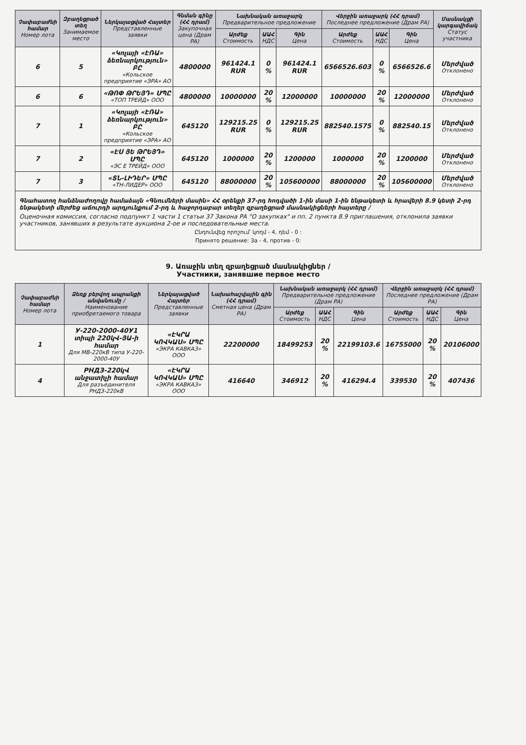| Չափաբաժնի համար Номер лота | Զբաղեցրած տեղ Занимаемое место | Ներկայացված Հայտեր Представленные заявки | Գնման գինը (ՀՀ դրամ) Закупочная цена (Драм РА) | Նախնական առաջարկ Предварительное предложение | | | Վերջին առաջարկ (ՀՀ դրամ) Последнее предложение (Драм РА) | | | Մասնակցի կարգավիճակ Статус участника |
| --- | --- | --- | --- | --- | --- | --- | --- | --- | --- | --- |
| | | | | Արժեք Стоимость | ԱԱՀ НДС | Գին Цена | Արժեք Стоимость | ԱԱՀ НДС | Գին Цена | |
| 6 | 5 | «Կոլայի «ԷՌԱ» ձեռնարկություն» ԲԸ «Кольское предприятие «ЭРА» АО | 4800000 | 961424.1 RUR | 0 % | 961424.1 RUR | 6566526.603 | 0 % | 6566526.6 | Մերժված Отклонено |
| 6 | 6 | «ԹՈՓ ԹՐԵՅԴ» ՍՊԸ «ТОП ТРЕЙД» ООО | 4800000 | 10000000 | 20 % | 12000000 | 10000000 | 20 % | 12000000 | Մերժված Отклонено |
| 7 | 1 | «Կոլայի «ԷՌԱ» ձեռնարկություն» ԲԸ «Кольское предприятие «ЭРА» АО | 645120 | 129215.25 RUR | 0 % | 129215.25 RUR | 882540.1575 | 0 % | 882540.15 | Մերժված Отклонено |
| 7 | 2 | «ԷՍ ՅԵ ԹՐԵՅԴ» ՍՊԸ «ЭС Е ТРЕЙД» ООО | 645120 | 1000000 | 20 % | 1200000 | 1000000 | 20 % | 1200000 | Մերժված Отклонено |
| 7 | 3 | «ՏՆ-ԼԻԴԵՐ» ՍՊԸ «ТН-ЛИДЕР» ООО | 645120 | 88000000 | 20 % | 105600000 | 88000000 | 20 % | 105600000 | Մերժված Отклонено |
Գնահատող հանձնաժողովը համաձայն «Գնումների մասին» ՀՀ օրենքի 37-րդ հոդվածի 1-ին մասի 1-ին ենթակետի և հրավերի 8.9 կետի 2-րդ ենթակետի մերժեց աճուրդի արդյունքում 2-րդ և հաջորդաբար տեղեր զբաղեցրած մասնակիցների հայտերը /
Оценочная комиссия, согласно подпункт 1 части 1 статьи 37 Закона РА "О закупках" и пп. 2 пункта 8.9 приглашения, отклонила заявки участников, занявших в результате аукциона 2-ое и последовательные места.
Ընդունվեց որոշում՝ կողմ - 4, դեմ - 0 :
Принято решение: За - 4, против - 0:
9. Առաջին տեղ զբաղեցրած մասնակիցներ /
Участники, занявшие первое место
| Չափաբաժնի համար Номер лота | Ձեռք բերվող ապրանքի անվանումը / Наименование приобретаемого товара | Ներկայացված Հայտեր Представленные заявки | Նախահաշվային գին (ՀՀ դրամ) Сметная цена (Драм РА) | Նախնական առաջարկ (ՀՀ դրամ) Предварительное предложение (Драм РА) | | | Վերջին առաջարկ (ՀՀ դրամ) Последнее предложение (Драм РА) | | |
| --- | --- | --- | --- | --- | --- | --- | --- | --- | --- |
| | | | | Արժեք Стоимость | ԱԱՀ НДС | Գին Цена | Արժեք Стоимость | ԱԱՀ НДС | Գին Цена |
| 1 | У-220-2000-40У1 տիպի 220կՎ-ՅԱ-ի համար Для МВ-220кВ типа У-220-2000-40У | «ԷԿՐԱ ԿՈՎԿԱՍ» ՍՊԸ «ЭКРА КАВКАЗ» ООО | 22200000 | 18499253 | 20 % | 22199103.6 | 16755000 | 20 % | 20106000 |
| 4 | РНДЗ-220կՎ անջատիչի համար Для разъединителя РНДЗ-220кВ | «ԷԿՐԱ ԿՈՎԿԱՍ» ՍՊԸ «ЭКРА КАВКАЗ» ООО | 416640 | 346912 | 20 % | 416294.4 | 339530 | 20 % | 407436 |